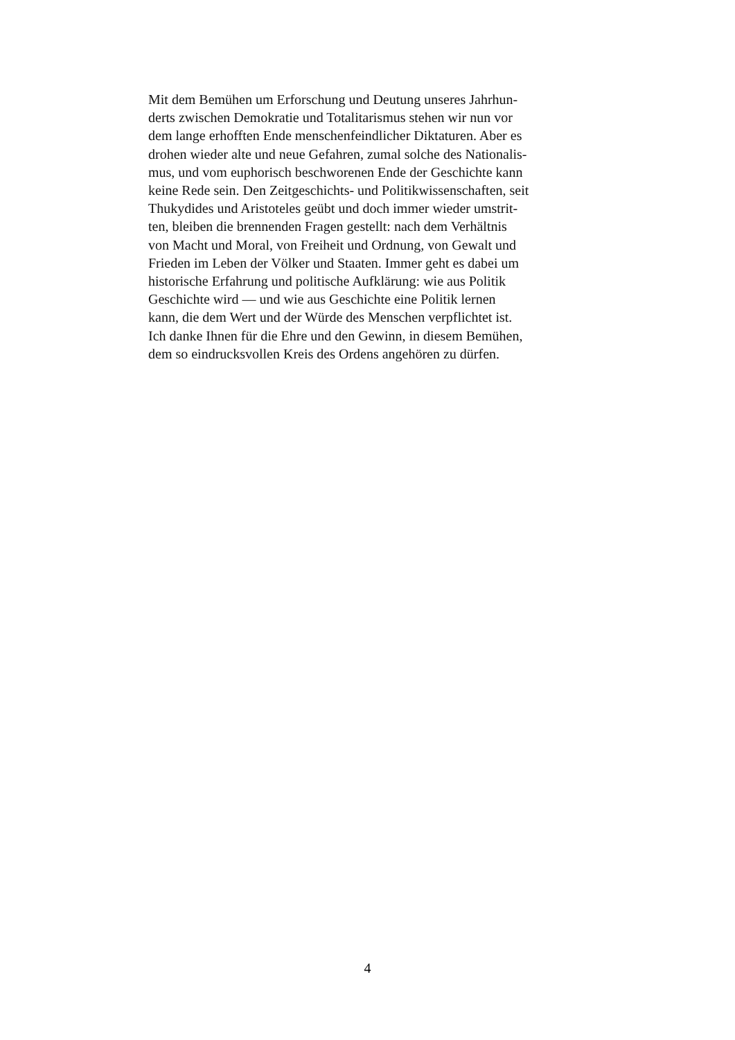Mit dem Bemühen um Erforschung und Deutung unseres Jahrhun-
derts zwischen Demokratie und Totalitarismus stehen wir nun vor
dem lange erhofften Ende menschenfeindlicher Diktaturen. Aber es
drohen wieder alte und neue Gefahren, zumal solche des Nationalis-
mus, und vom euphorisch beschworenen Ende der Geschichte kann
keine Rede sein. Den Zeitgeschichts- und Politikwissenschaften, seit
Thukydides und Aristoteles geübt und doch immer wieder umstrit-
ten, bleiben die brennenden Fragen gestellt: nach dem Verhältnis
von Macht und Moral, von Freiheit und Ordnung, von Gewalt und
Frieden im Leben der Völker und Staaten. Immer geht es dabei um
historische Erfahrung und politische Aufklärung: wie aus Politik
Geschichte wird — und wie aus Geschichte eine Politik lernen
kann, die dem Wert und der Würde des Menschen verpflichtet ist.
Ich danke Ihnen für die Ehre und den Gewinn, in diesem Bemühen,
dem so eindrucksvollen Kreis des Ordens angehören zu dürfen.
4